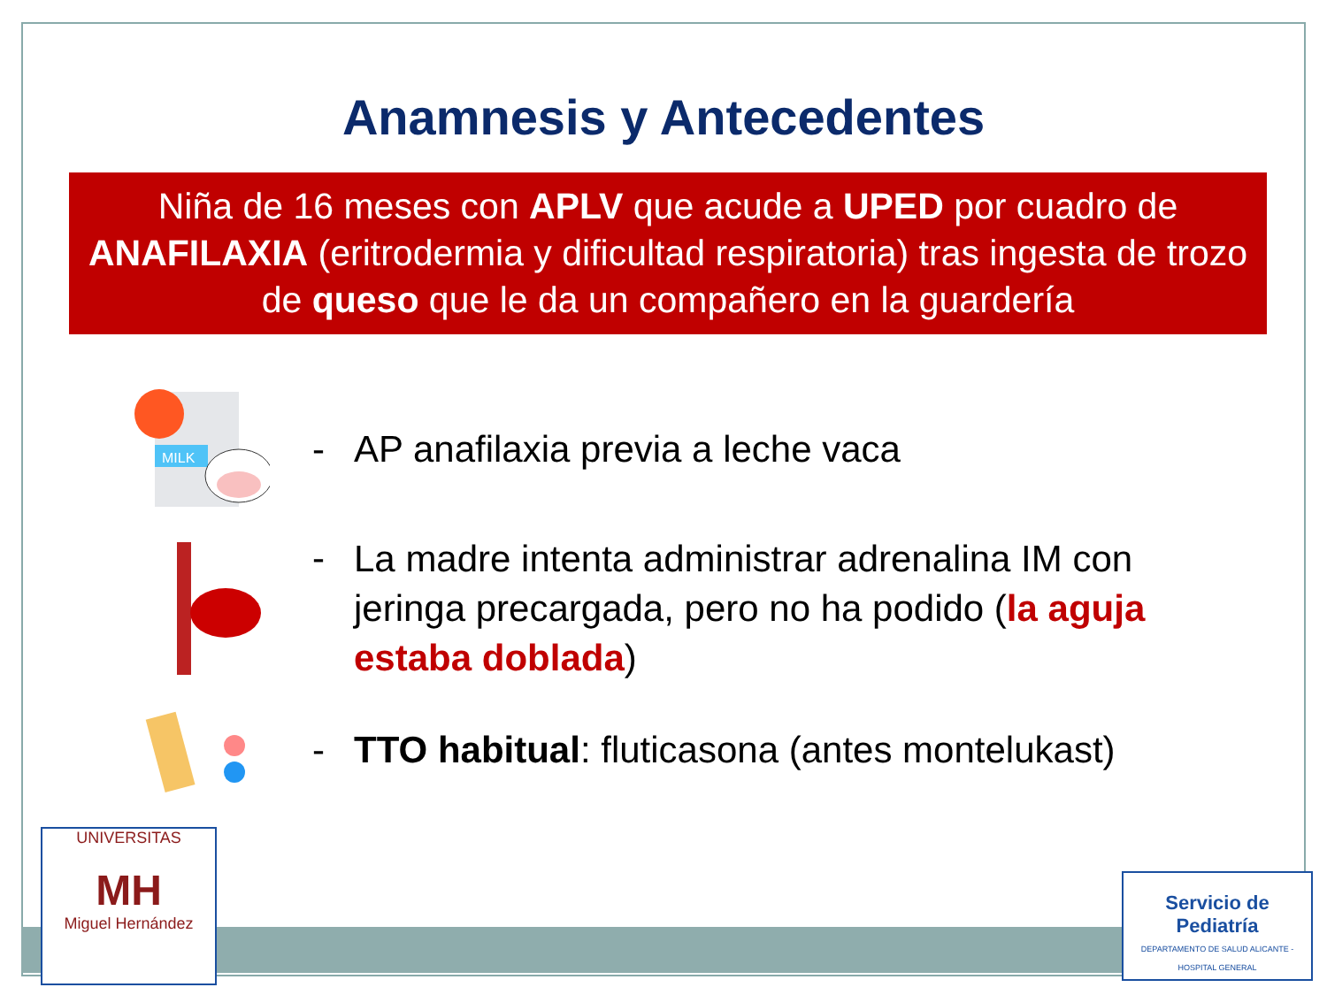Anamnesis y Antecedentes
Niña de 16 meses con APLV que acude a UPED por cuadro de ANAFILAXIA (eritrodermia y dificultad respiratoria) tras ingesta de trozo de queso que le da un compañero en la guardería
MILK
- AP anafilaxia previa a leche vaca
-
La madre intenta administrar adrenalina IM con jeringa precargada, pero no ha podido (la aguja estaba doblada)
-
TTO habitual: fluticasona (antes montelukast)
UNIVERSITAS
MH
Miguel Hernández
Servicio de
Pediatría
DEPARTAMENTO DE SALUD ALICANTE - HOSPITAL GENERAL